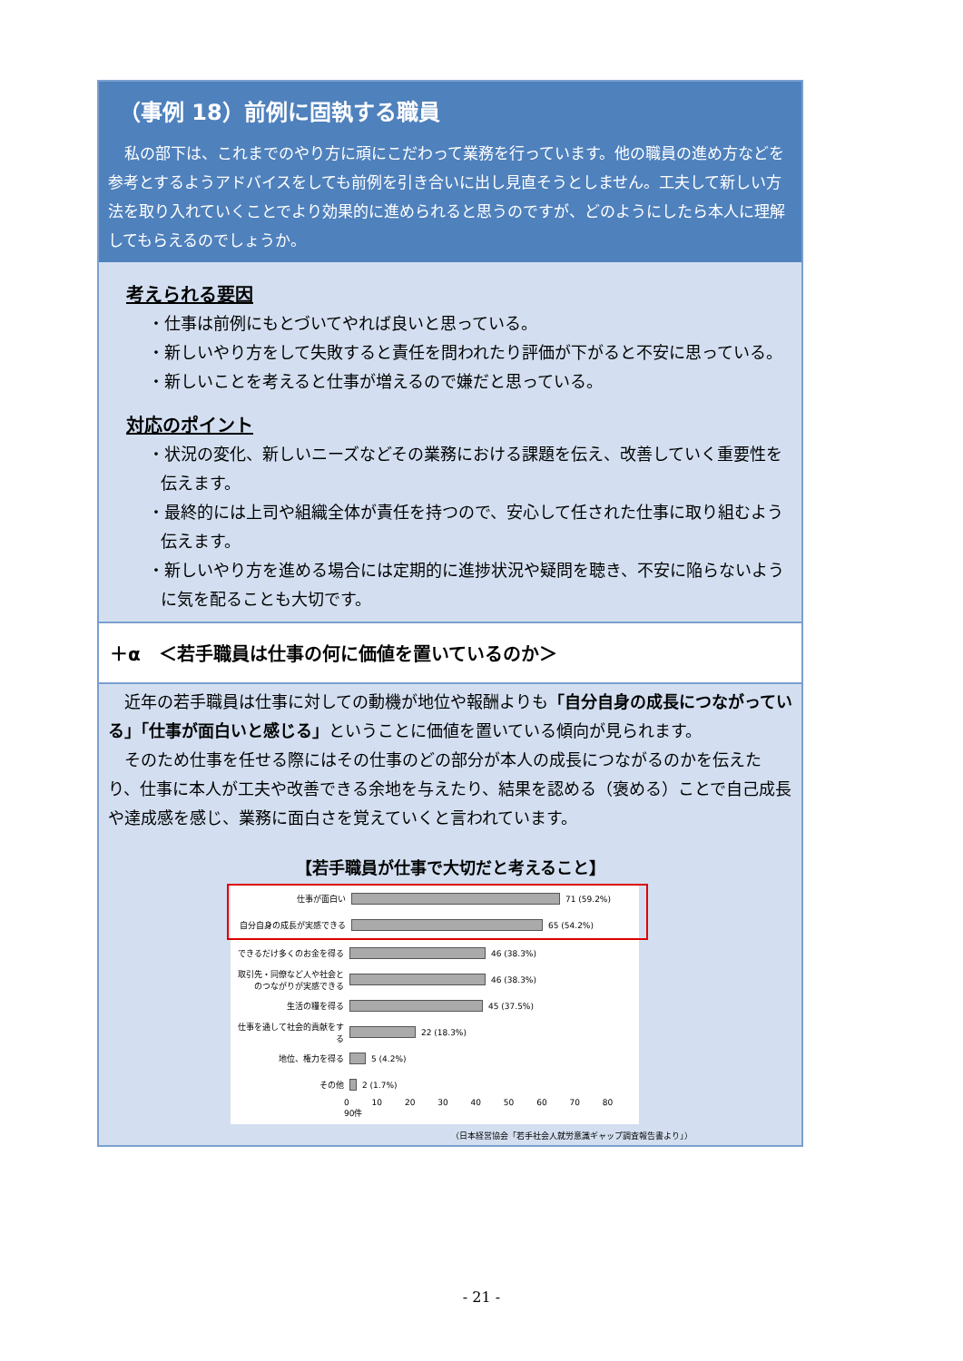（事例 18）前例に固執する職員
私の部下は、これまでのやり方に頑にこだわって業務を行っています。他の職員の進め方などを参考とするようアドバイスをしても前例を引き合いに出し見直そうとしません。工夫して新しい方法を取り入れていくことでより効果的に進められると思うのですが、どのようにしたら本人に理解してもらえるのでしょうか。
考えられる要因
・仕事は前例にもとづいてやれば良いと思っている。
・新しいやり方をして失敗すると責任を問われたり評価が下がると不安に思っている。
・新しいことを考えると仕事が増えるので嫌だと思っている。
対応のポイント
・状況の変化、新しいニーズなどその業務における課題を伝え、改善していく重要性を伝えます。
・最終的には上司や組織全体が責任を持つので、安心して任された仕事に取り組むよう伝えます。
・新しいやり方を進める場合には定期的に進捗状況や疑問を聴き、不安に陥らないように気を配ることも大切です。
＋α　＜若手職員は仕事の何に価値を置いているのか＞
近年の若手職員は仕事に対しての動機が地位や報酬よりも「自分自身の成長につながっている」「仕事が面白いと感じる」ということに価値を置いている傾向が見られます。
そのため仕事を任せる際にはその仕事のどの部分が本人の成長につながるのかを伝えたり、仕事に本人が工夫や改善できる余地を与えたり、結果を認める（褒める）ことで自己成長や達成感を感じ、業務に面白さを覚えていくと言われています。
【若手職員が仕事で大切だと考えること】
仕事が面白い 71 (59.2%)
自分自身の成長が実感できる 65 (54.2%)
できるだけ多くのお金を得る 46 (38.3%)
取引先・同僚など人や社会とのつながりが実感できる 46 (38.3%)
生活の糧を得る 45 (37.5%)
仕事を通して社会的貢献をする 22 (18.3%)
地位、権力を得る 5 (4.2%)
その他 2 (1.7%)
0 10 20 30 40 50 60 70 80 90件
（日本経営協会「若手社会人就労意識ギャップ調査報告書より」）
- 21 -